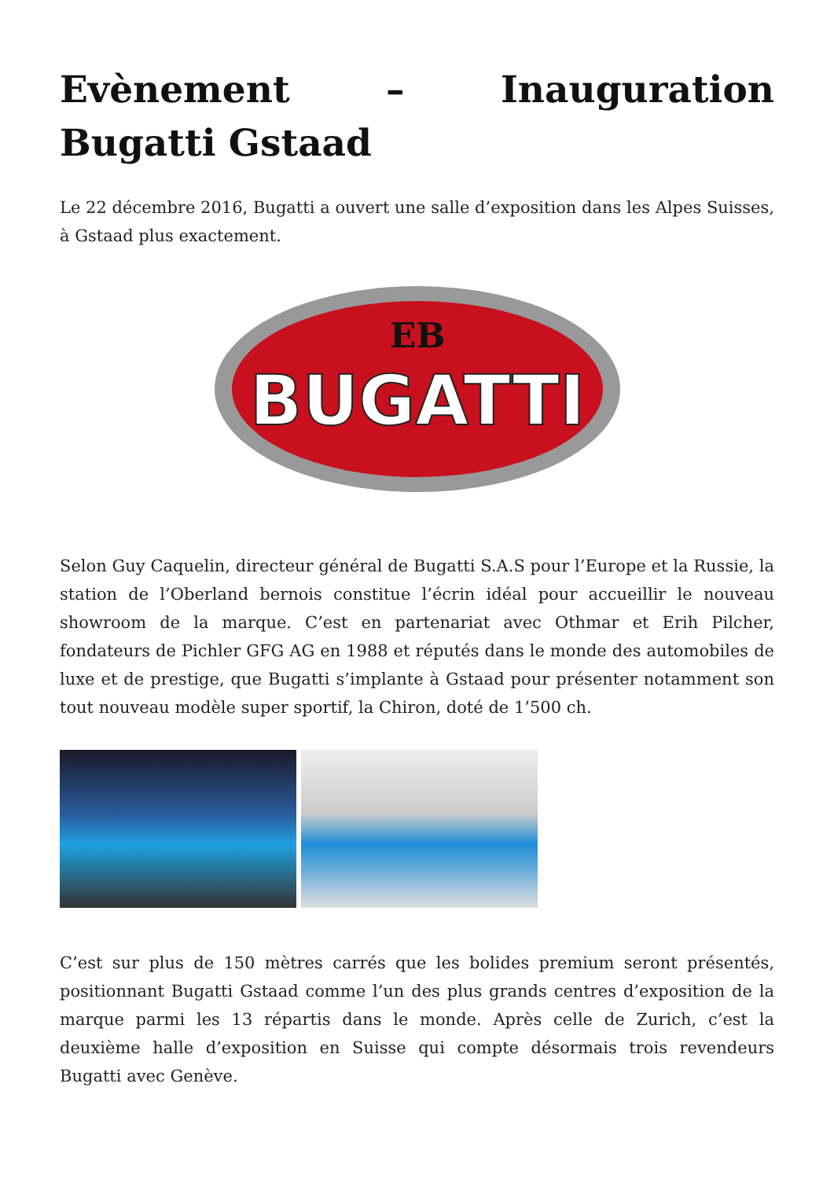Evènement – Inauguration Bugatti Gstaad
Le 22 décembre 2016, Bugatti a ouvert une salle d’exposition dans les Alpes Suisses, à Gstaad plus exactement.
EB
BUGATTI
Selon Guy Caquelin, directeur général de Bugatti S.A.S pour l’Europe et la Russie, la station de l’Oberland bernois constitue l’écrin idéal pour accueillir le nouveau showroom de la marque. C’est en partenariat avec Othmar et Erih Pilcher, fondateurs de Pichler GFG AG en 1988 et réputés dans le monde des automobiles de luxe et de prestige, que Bugatti s’implante à Gstaad pour présenter notamment son tout nouveau modèle super sportif, la Chiron, doté de 1’500 ch.
C’est sur plus de 150 mètres carrés que les bolides premium seront présentés, positionnant Bugatti Gstaad comme l’un des plus grands centres d’exposition de la marque parmi les 13 répartis dans le monde. Après celle de Zurich, c’est la deuxième halle d’exposition en Suisse qui compte désormais trois revendeurs Bugatti avec Genève.